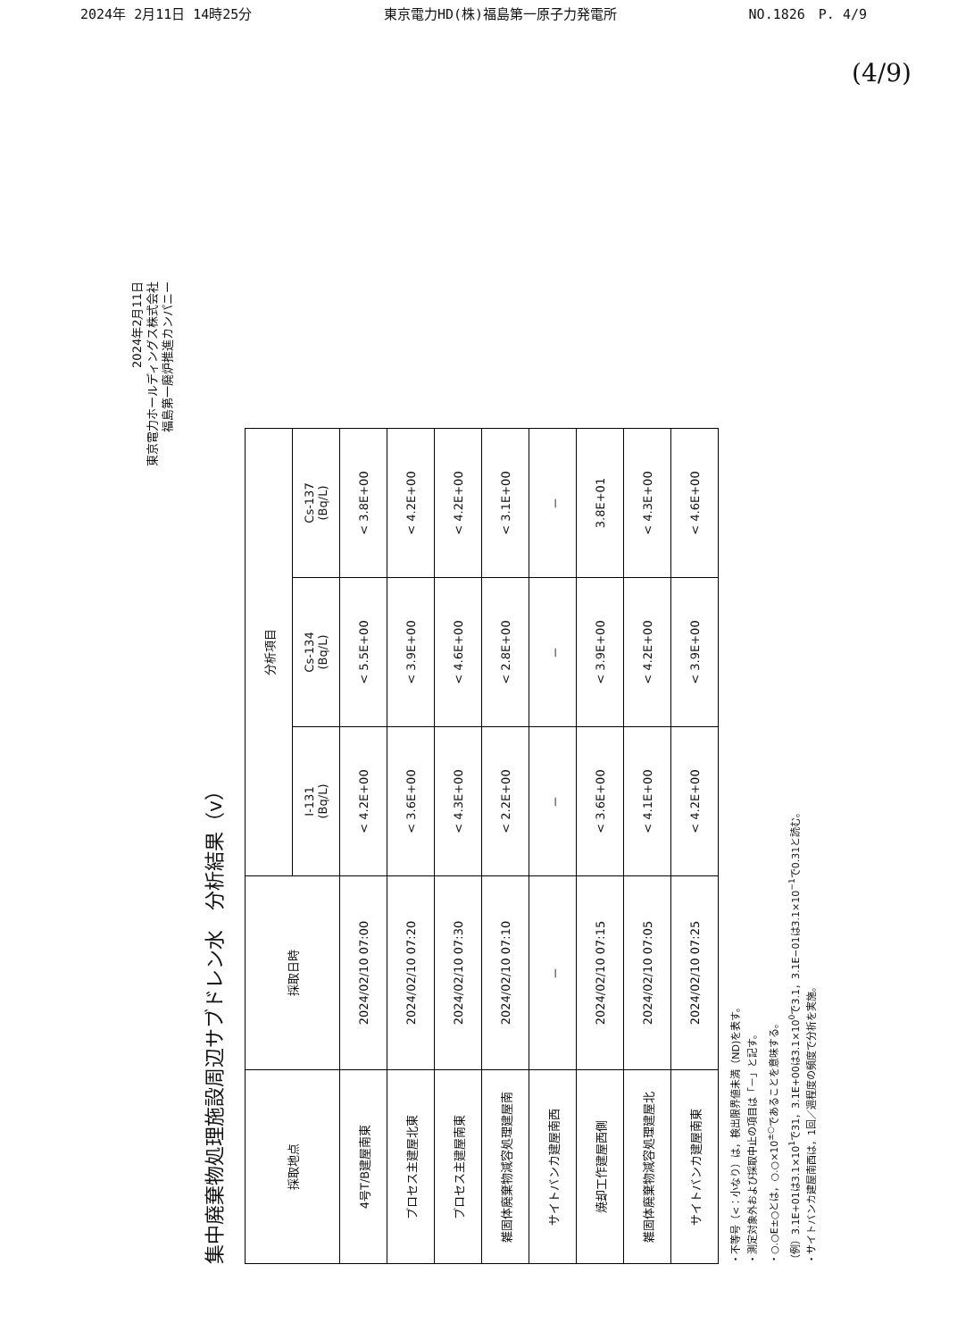2024年 2月11日 14時25分 東京電力HD(株)福島第一原子力発電所 NO.1826　P. 4/9
(4/9)
2024年2月11日
東京電力ホールディングス株式会社
福島第一廃炉推進カンパニー
集中廃棄物処理施設周辺サブドレン水　分析結果（v）
| 採取地点 | 採取日時 | 分析項目 | | |
| --- | --- | --- | --- | --- |
| | | I-131 (Bq/L) | Cs-134 (Bq/L) | Cs-137 (Bq/L) |
| 4号T/B建屋南東 | 2024/02/10 07:00 | < 4.2E+00 | < 5.5E+00 | < 3.8E+00 |
| プロセス主建屋北東 | 2024/02/10 07:20 | < 3.6E+00 | < 3.9E+00 | < 4.2E+00 |
| プロセス主建屋南東 | 2024/02/10 07:30 | < 4.3E+00 | < 4.6E+00 | < 4.2E+00 |
| 雑固体廃棄物減容処理建屋南 | 2024/02/10 07:10 | < 2.2E+00 | < 2.8E+00 | < 3.1E+00 |
| サイトバンカ建屋南西 | － | － | － | － |
| 焼却工作建屋西側 | 2024/02/10 07:15 | < 3.6E+00 | < 3.9E+00 | 3.8E+01 |
| 雑固体廃棄物減容処理建屋北 | 2024/02/10 07:05 | < 4.1E+00 | < 4.2E+00 | < 4.3E+00 |
| サイトバンカ建屋南東 | 2024/02/10 07:25 | < 4.2E+00 | < 3.9E+00 | < 4.6E+00 |
・不等号（<：小なり）は，検出限界値未満（ND)を表す。
・測定対象外および採取中止の項目は「－」と記す。
・○.○E±○とは，○.○×10<sup>±○</sup>であることを意味する。
（例）3.1E+01は3.1×10<sup>1</sup>で31，3.1E+00は3.1×10<sup>0</sup>で3.1，3.1E−01は3.1×10<sup>−1</sup>で0.31と読む。
・サイトバンカ建屋南西は，1回／週程度の頻度で分析を実施。